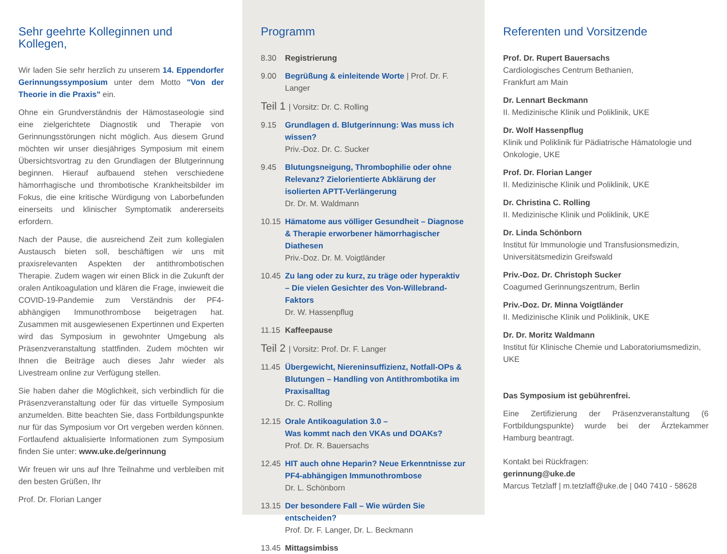Sehr geehrte Kolleginnen und Kollegen,
Wir laden Sie sehr herzlich zu unserem 14. Eppendorfer Gerinnungssymposium unter dem Motto "Von der Theorie in die Praxis" ein.
Ohne ein Grundverständnis der Hämostaseologie sind eine zielgerichtete Diagnostik und Therapie von Gerinnungsstörungen nicht möglich. Aus diesem Grund möchten wir unser diesjähriges Symposium mit einem Übersichtsvortrag zu den Grundlagen der Blutgerinnung beginnen. Hierauf aufbauend stehen verschiedene hämorrhagische und thrombotische Krankheitsbilder im Fokus, die eine kritische Würdigung von Laborbefunden einerseits und klinischer Symptomatik andererseits erfordern.
Nach der Pause, die ausreichend Zeit zum kollegialen Austausch bieten soll, beschäftigen wir uns mit praxisrelevanten Aspekten der antithrombotischen Therapie. Zudem wagen wir einen Blick in die Zukunft der oralen Antikoagulation und klären die Frage, inwieweit die COVID-19-Pandemie zum Verständnis der PF4-abhängigen Immunothrombose beigetragen hat. Zusammen mit ausgewiesenen Expertinnen und Experten wird das Symposium in gewohnter Umgebung als Präsenzveranstaltung stattfinden. Zudem möchten wir Ihnen die Beiträge auch dieses Jahr wieder als Livestream online zur Verfügung stellen.
Sie haben daher die Möglichkeit, sich verbindlich für die Präsenzveranstaltung oder für das virtuelle Symposium anzumelden. Bitte beachten Sie, dass Fortbildungspunkte nur für das Symposium vor Ort vergeben werden können. Fortlaufend aktualisierte Informationen zum Symposium finden Sie unter: www.uke.de/gerinnung
Wir freuen wir uns auf Ihre Teilnahme und verbleiben mit den besten Grüßen, Ihr
Prof. Dr. Florian Langer
Programm
8.30 Registrierung
9.00 Begrüßung & einleitende Worte | Prof. Dr. F. Langer
Teil 1 | Vorsitz: Dr. C. Rolling
9.15 Grundlagen d. Blutgerinnung: Was muss ich wissen?
Priv.-Doz. Dr. C. Sucker
9.45 Blutungsneigung, Thrombophilie oder ohne Relevanz? Zielorientierte Abklärung der isolierten APTT-Verlängerung
Dr. Dr. M. Waldmann
10.15 Hämatome aus völliger Gesundheit – Diagnose & Therapie erworbener hämorrhagischer Diathesen
Priv.-Doz. Dr. M. Voigtländer
10.45 Zu lang oder zu kurz, zu träge oder hyperaktiv – Die vielen Gesichter des Von-Willebrand-Faktors
Dr. W. Hassenpflug
11.15 Kaffeepause
Teil 2 | Vorsitz: Prof. Dr. F. Langer
11.45 Übergewicht, Niereninsuffizienz, Notfall-OPs & Blutungen – Handling von Antithrombotika im Praxisalltag
Dr. C. Rolling
12.15 Orale Antikoagulation 3.0 –
Was kommt nach den VKAs und DOAKs?
Prof. Dr. R. Bauersachs
12.45 HIT auch ohne Heparin? Neue Erkenntnisse zur PF4-abhängigen Immunothrombose
Dr. L. Schönborn
13.15 Der besondere Fall – Wie würden Sie entscheiden?
Prof. Dr. F. Langer, Dr. L. Beckmann
13.45 Mittagsimbiss
Referenten und Vorsitzende
Prof. Dr. Rupert Bauersachs
Cardiologisches Centrum Bethanien,
Frankfurt am Main
Dr. Lennart Beckmann
II. Medizinische Klinik und Poliklinik, UKE
Dr. Wolf Hassenpflug
Klinik und Poliklinik für Pädiatrische Hämatologie und Onkologie, UKE
Prof. Dr. Florian Langer
II. Medizinische Klinik und Poliklinik, UKE
Dr. Christina C. Rolling
II. Medizinische Klinik und Poliklinik, UKE
Dr. Linda Schönborn
Institut für Immunologie und Transfusionsmedizin, Universitätsmedizin Greifswald
Priv.-Doz. Dr. Christoph Sucker
Coagumed Gerinnungszentrum, Berlin
Priv.-Doz. Dr. Minna Voigtländer
II. Medizinische Klinik und Poliklinik, UKE
Dr. Dr. Moritz Waldmann
Institut für Klinische Chemie und Laboratoriumsmedizin, UKE
Das Symposium ist gebührenfrei.
Eine Zertifizierung der Präsenzveranstaltung (6 Fortbildungspunkte) wurde bei der Ärztekammer Hamburg beantragt.
Kontakt bei Rückfragen:
gerinnung@uke.de
Marcus Tetzlaff | m.tetzlaff@uke.de | 040 7410 - 58628